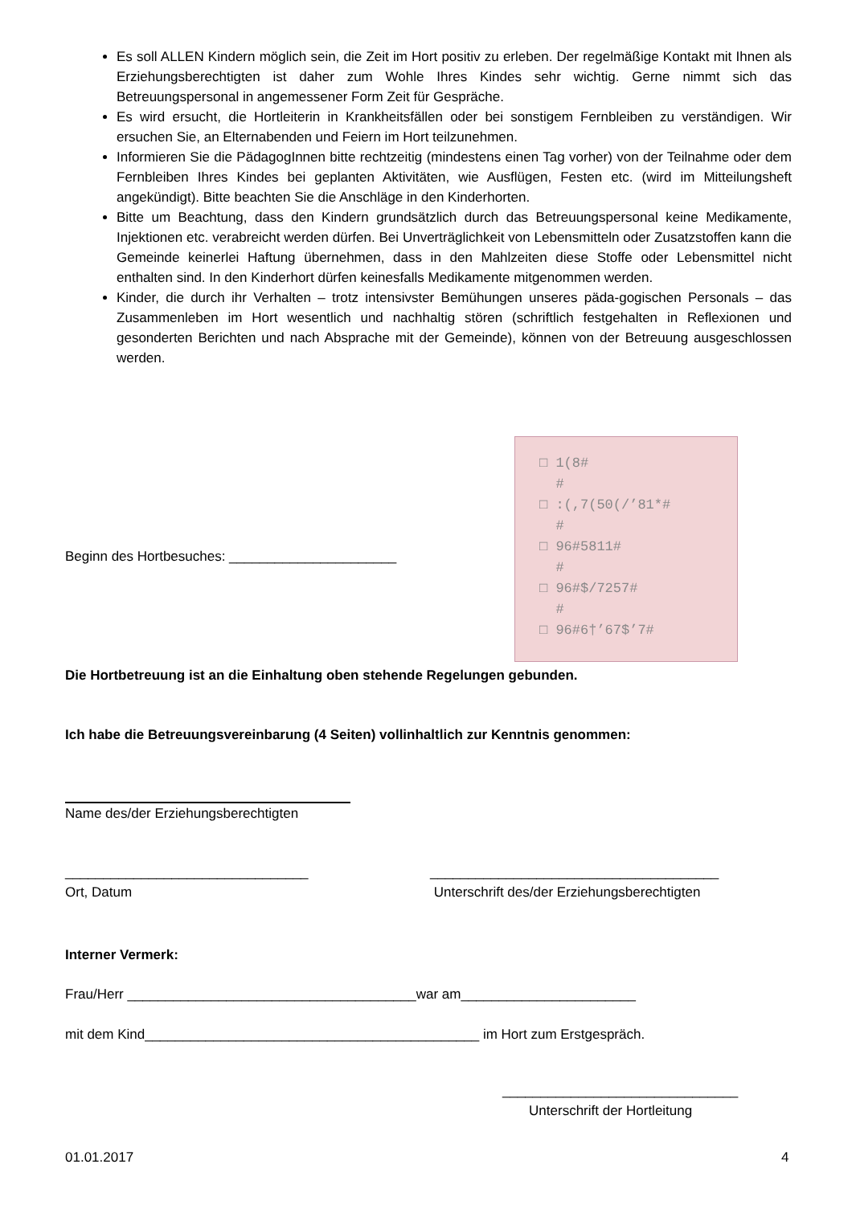Es soll ALLEN Kindern möglich sein, die Zeit im Hort positiv zu erleben. Der regelmäßige Kontakt mit Ihnen als Erziehungsberechtigten ist daher zum Wohle Ihres Kindes sehr wichtig. Gerne nimmt sich das Betreuungspersonal in angemessener Form Zeit für Gespräche.
Es wird ersucht, die Hortleiterin in Krankheitsfällen oder bei sonstigem Fernbleiben zu verständigen. Wir ersuchen Sie, an Elternabenden und Feiern im Hort teilzunehmen.
Informieren Sie die PädagogInnen bitte rechtzeitig (mindestens einen Tag vorher) von der Teilnahme oder dem Fernbleiben Ihres Kindes bei geplanten Aktivitäten, wie Ausflügen, Festen etc. (wird im Mitteilungsheft angekündigt). Bitte beachten Sie die Anschläge in den Kinderhorten.
Bitte um Beachtung, dass den Kindern grundsätzlich durch das Betreuungspersonal keine Medikamente, Injektionen etc. verabreicht werden dürfen. Bei Unverträglichkeit von Lebensmitteln oder Zusatzstoffen kann die Gemeinde keinerlei Haftung übernehmen, dass in den Mahlzeiten diese Stoffe oder Lebensmittel nicht enthalten sind. In den Kinderhort dürfen keinesfalls Medikamente mitgenommen werden.
Kinder, die durch ihr Verhalten – trotz intensivster Bemühungen unseres päda-gogischen Personals – das Zusammenleben im Hort wesentlich und nachhaltig stören (schriftlich festgehalten in Reflexionen und gesonderten Berichten und nach Absprache mit der Gemeinde), können von der Betreuung ausgeschlossen werden.
□ 1(8#
#
□ :(,7(50(/’81*#
#
□ 96#5811#
#
□ 96#$/7257#
#
□ 96#6†’67$’7#
Beginn des Hortbesuches: ______________________
Die Hortbetreuung ist an die Einhaltung oben stehende Regelungen gebunden.
Ich habe die Betreuungsvereinbarung (4 Seiten) vollinhaltlich zur Kenntnis genommen:
Name des/der Erziehungsberechtigten
________________________________
Ort, Datum
______________________________________
Unterschrift des/der Erziehungsberechtigten
Interner Vermerk:
Frau/Herr ______________________________________war am_______________________
mit dem Kind____________________________________________ im Hort zum Erstgespräch.
_______________________________
Unterschrift der Hortleitung
01.01.2017 4